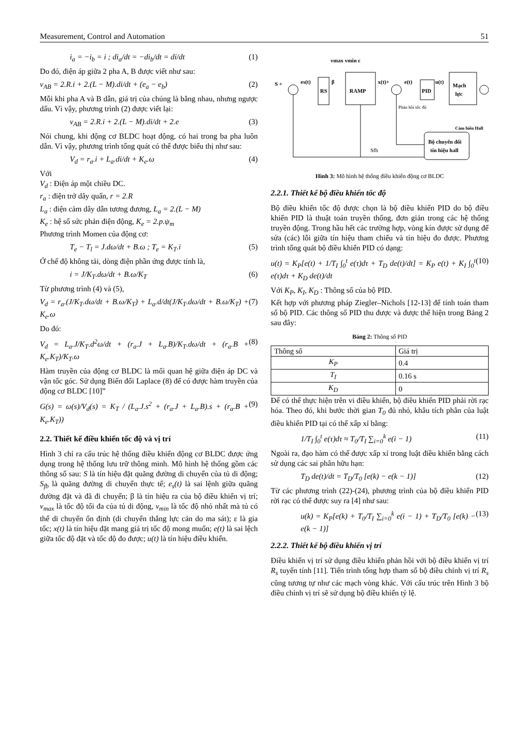Measurement, Control and Automation 51
i<sub>a</sub> = −i<sub>b</sub> = i ; di<sub>a</sub>/dt = −di<sub>b</sub>/dt = di/dt (1)
Do đó, điện áp giữa 2 pha A, B được viết như sau:
v<sub>AB</sub> = 2.R.i + 2.(L − M).di/dt + (e<sub>a</sub> − e<sub>b</sub>) (2)
Mỗi khi pha A và B dẫn, giá trị của chúng là bằng nhau, nhưng ngược dấu. Vì vậy, phương trình (2) được viết lại:
v<sub>AB</sub> = 2.R.i + 2.(L − M).di/dt + 2.e (3)
Nói chung, khi động cơ BLDC hoạt động, có hai trong ba pha luôn dẫn. Vì vậy, phương trình tổng quát có thể được biểu thị như sau:
V<sub>d</sub> = r<sub>a</sub>.i + L<sub>a</sub>.di/dt + K<sub>e</sub>.ω (4)
Với
V<sub>d</sub> : Điện áp một chiều DC.
r<sub>a</sub> : điện trở dây quấn, r = 2.R
L<sub>a</sub> : điện cảm dây dẫn tương đương, L<sub>a</sub> = 2.(L − M)
K<sub>e</sub> : hệ số sức phản điện động, K<sub>e</sub> = 2.p.ψ<sub>m</sub>
Phương trình Momen của động cơ:
T<sub>e</sub> − T<sub>l</sub> = J.dω/dt + B.ω ; T<sub>e</sub> = K<sub>T</sub>.i (5)
Ở chế độ không tải, dòng điện phần ứng được tính là,
i = J/K<sub>T</sub>.dω/dt + B.ω/K<sub>T</sub> (6)
Từ phương trình (4) và (5),
V<sub>d</sub> = r<sub>a</sub>.(J/K<sub>T</sub>.dω/dt + B.ω/K<sub>T</sub>) + L<sub>a</sub>.d/dt(J/K<sub>T</sub>.dω/dt + B.ω/K<sub>T</sub>) + K<sub>e</sub>.ω (7)
Do đó:
V<sub>d</sub> = L<sub>a</sub>.J/K<sub>T</sub>.d<sup>2</sup>ω/dt + (r<sub>a</sub>.J + L<sub>a</sub>.B)/K<sub>T</sub>.dω/dt + (r<sub>a</sub>.B + K<sub>e</sub>.K<sub>T</sub>)/K<sub>T</sub>.ω (8)
Hàm truyền của động cơ BLDC là mối quan hệ giữa điện áp DC và vận tốc góc. Sử dụng Biến đổi Laplace (8) để có được hàm truyền của động cơ BLDC [10]”
G(s) = ω(s)/V<sub>d</sub>(s) = K<sub>T</sub> / (L<sub>a</sub>.J.s<sup>2</sup> + (r<sub>a</sub>.J + L<sub>a</sub>.B).s + (r<sub>a</sub>.B + K<sub>e</sub>.K<sub>T</sub>)) (9)
2.2. Thiết kế điều khiển tốc độ và vị trí
Hình 3 chỉ ra cấu trúc hệ thống điều khiển động cơ BLDC được ứng dụng trong hệ thống lưu trữ thông minh. Mô hình hệ thống gồm các thông số sau: S là tín hiệu đặt quãng đường di chuyển của tủ di động; S<sub>fb</sub> là quãng đường di chuyển thực tế; e<sub>s</sub>(t) là sai lệnh giữa quãng đường đặt và đã đi chuyển; β là tín hiệu ra của bộ điều khiển vị trí; v<sub>max</sub> là tốc độ tối đa của tủ di động, v<sub>min</sub> là tốc độ nhỏ nhất mà tủ có thể di chuyển ổn định (di chuyển thắng lực cản do ma sát); ε là gia tốc; x(t) là tín hiệu đặt mang giá trị tốc độ mong muốn; e(t) là sai lệch giữa tốc độ đặt và tốc độ đo được; u(t) là tín hiệu điều khiển.
vmax vmin ε
S +
es(t)
RS
β
RAMP
x(t)+
e(t)
PID
u(t)
Mạch
lực
Phản hồi tốc độ
Cảm biến Hall
Bộ chuyển đổi
tín hiệu hall
Sfb
Hình 3: Mô hình hệ thống điều khiển động cơ BLDC
2.2.1. Thiết kế bộ điều khiển tốc độ
Bộ điều khiển tốc độ được chọn là bộ điều khiển PID do bộ điều khiển PID là thuật toán truyền thống, đơn giản trong các hệ thống truyền động. Trong hầu hết các trường hợp, vòng kín được sử dụng để sửa (các) lỗi giữa tín hiệu tham chiếu và tín hiệu đo được. Phương trình tổng quát bộ điều khiển PID có dạng:
u(t) = K<sub>P</sub>[e(t) + 1/T<sub>I</sub> ∫<sub>0</sub><sup>t</sup> e(τ)dτ + T<sub>D</sub> de(t)/dt] = K<sub>P</sub> e(t) + K<sub>I</sub> ∫<sub>0</sub><sup>t</sup> e(τ)dτ + K<sub>D</sub> de(t)/dt (10)
Với K<sub>P</sub>, K<sub>I</sub>, K<sub>D</sub> : Thông số của bộ PID.
Kết hợp với phương pháp Ziegler–Nichols [12-13] để tính toán tham số bộ PID. Các thông số PID thu được và được thể hiện trong Bảng 2 sau đây:
Bảng 2: Thông số PID
| Thông số | Giá trị |
| --- | --- |
| K<sub>P</sub> | 0.4 |
| T<sub>I</sub> | 0.16 s |
| K<sub>D</sub> | 0 |
Để có thể thực hiện trên vi điều khiển, bộ điều khiển PID phải rời rạc hóa. Theo đó, khi bước thời gian T<sub>0</sub> đủ nhỏ, khâu tích phân của luật điều khiển PID tại có thể xấp xỉ bằng:
1/T<sub>I</sub> ∫<sub>0</sub><sup>t</sup> e(τ)dτ ≈ T<sub>0</sub>/T<sub>I</sub> ∑<sub>i=0</sub><sup>k</sup> e(i − 1) (11)
Ngoài ra, đạo hàm có thể được xấp xỉ trong luật điều khiển bằng cách sử dụng các sai phân hữu hạn:
T<sub>D</sub> de(t)/dt = T<sub>D</sub>/T<sub>0</sub> [e(k) − e(k − 1)] (12)
Từ các phương trình (22)-(24), phương trình của bộ điều khiển PID rời rạc có thể được suy ra [4] như sau:
u(k) = K<sub>P</sub>[e(k) + T<sub>0</sub>/T<sub>I</sub> ∑<sub>i=0</sub><sup>k</sup> e(i − 1) + T<sub>D</sub>/T<sub>0</sub> [e(k) − e(k − 1)] (13)
2.2.2. Thiết kế bộ điều khiển vị trí
Điều khiển vị trí sử dụng điều khiển phản hồi với bộ điều khiển vị trí R<sub>s</sub> tuyến tính [11]. Tiến trình tổng hợp tham số bộ điều chỉnh vị trí R<sub>s</sub> cũng tương tự như các mạch vòng khác. Với cấu trúc trên Hình 3 bộ điều chỉnh vị trí sẽ sử dụng bộ điều khiển tỷ lệ.